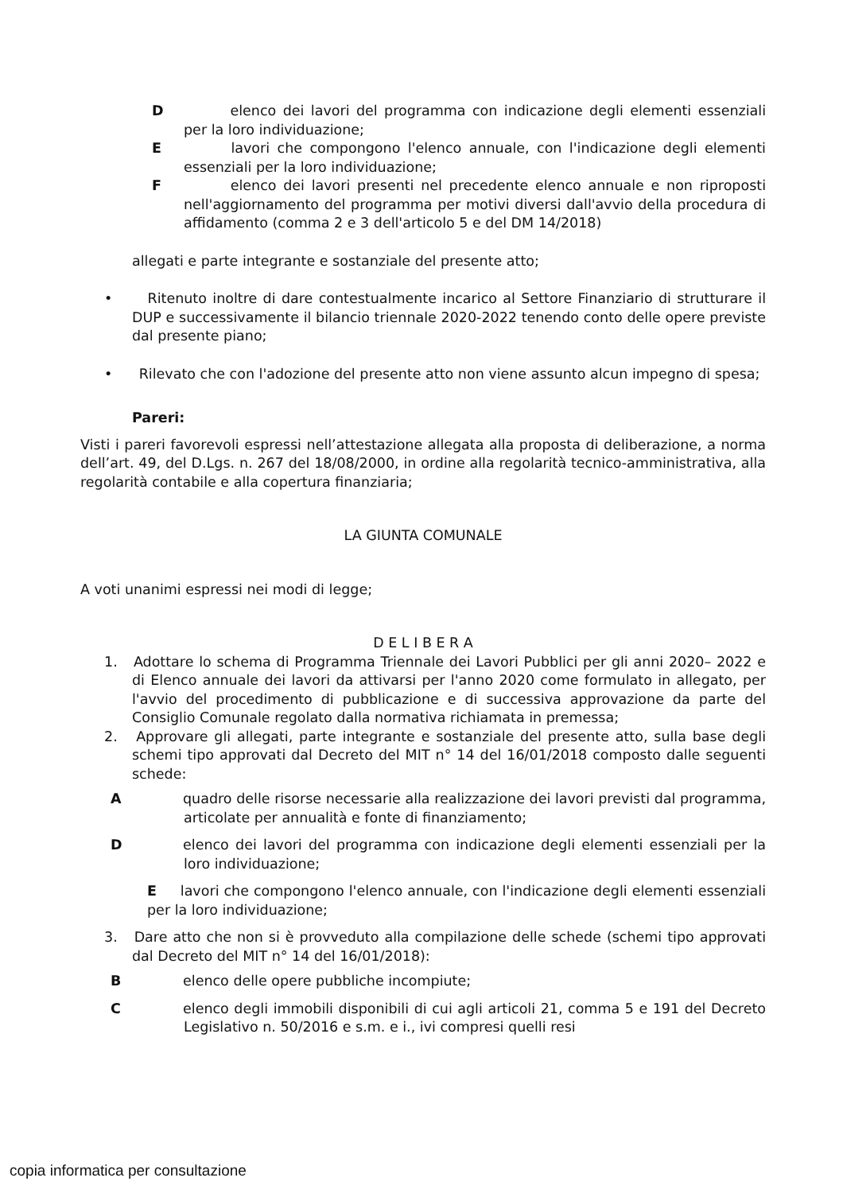D elenco dei lavori del programma con indicazione degli elementi essenziali per la loro individuazione;
E lavori che compongono l'elenco annuale, con l'indicazione degli elementi essenziali per la loro individuazione;
F elenco dei lavori presenti nel precedente elenco annuale e non riproposti nell'aggiornamento del programma per motivi diversi dall'avvio della procedura di affidamento (comma 2 e 3 dell'articolo 5 e del DM 14/2018)
allegati e parte integrante e sostanziale del presente atto;
• Ritenuto inoltre di dare contestualmente incarico al Settore Finanziario di strutturare il DUP e successivamente il bilancio triennale 2020-2022 tenendo conto delle opere previste dal presente piano;
• Rilevato che con l'adozione del presente atto non viene assunto alcun impegno di spesa;
Pareri:
Visti i pareri favorevoli espressi nell’attestazione allegata alla proposta di deliberazione, a norma dell’art. 49, del D.Lgs. n. 267 del 18/08/2000, in ordine alla regolarità tecnico-amministrativa, alla regolarità contabile e alla copertura finanziaria;
LA GIUNTA COMUNALE
A voti unanimi espressi nei modi di legge;
D E L I B E R A
1. Adottare lo schema di Programma Triennale dei Lavori Pubblici per gli anni 2020– 2022 e di Elenco annuale dei lavori da attivarsi per l'anno 2020 come formulato in allegato, per l'avvio del procedimento di pubblicazione e di successiva approvazione da parte del Consiglio Comunale regolato dalla normativa richiamata in premessa;
2. Approvare gli allegati, parte integrante e sostanziale del presente atto, sulla base degli schemi tipo approvati dal Decreto del MIT n° 14 del 16/01/2018 composto dalle seguenti schede:
Aquadro delle risorse necessarie alla realizzazione dei lavori previsti dal programma, articolate per annualità e fonte di finanziamento;
Delenco dei lavori del programma con indicazione degli elementi essenziali per la loro individuazione;
E lavori che compongono l'elenco annuale, con l'indicazione degli elementi essenziali per la loro individuazione;
3. Dare atto che non si è provveduto alla compilazione delle schede (schemi tipo approvati dal Decreto del MIT n° 14 del 16/01/2018):
Belenco delle opere pubbliche incompiute;
Celenco degli immobili disponibili di cui agli articoli 21, comma 5 e 191 del Decreto Legislativo n. 50/2016 e s.m. e i., ivi compresi quelli resi
copia informatica per consultazione